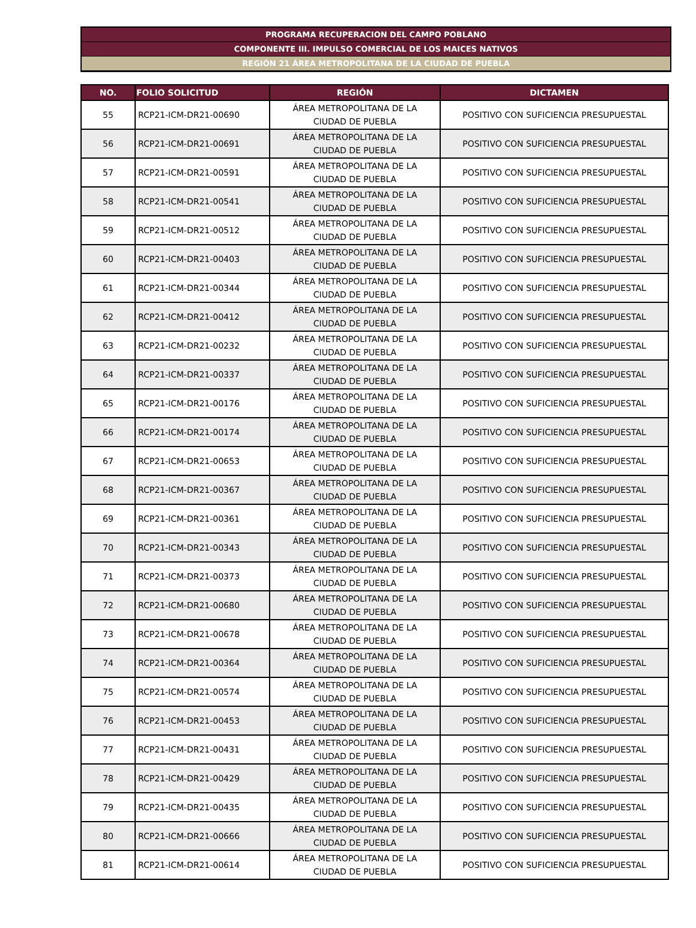PROGRAMA RECUPERACION DEL CAMPO POBLANO
COMPONENTE III. IMPULSO COMERCIAL DE LOS MAICES NATIVOS
REGIÓN 21 ÁREA METROPOLITANA DE LA CIUDAD DE PUEBLA
| NO. | FOLIO SOLICITUD | REGIÓN | DICTAMEN |
| --- | --- | --- | --- |
| 55 | RCP21-ICM-DR21-00690 | ÁREA METROPOLITANA DE LA CIUDAD DE PUEBLA | POSITIVO CON SUFICIENCIA PRESUPUESTAL |
| 56 | RCP21-ICM-DR21-00691 | ÁREA METROPOLITANA DE LA CIUDAD DE PUEBLA | POSITIVO CON SUFICIENCIA PRESUPUESTAL |
| 57 | RCP21-ICM-DR21-00591 | ÁREA METROPOLITANA DE LA CIUDAD DE PUEBLA | POSITIVO CON SUFICIENCIA PRESUPUESTAL |
| 58 | RCP21-ICM-DR21-00541 | ÁREA METROPOLITANA DE LA CIUDAD DE PUEBLA | POSITIVO CON SUFICIENCIA PRESUPUESTAL |
| 59 | RCP21-ICM-DR21-00512 | ÁREA METROPOLITANA DE LA CIUDAD DE PUEBLA | POSITIVO CON SUFICIENCIA PRESUPUESTAL |
| 60 | RCP21-ICM-DR21-00403 | ÁREA METROPOLITANA DE LA CIUDAD DE PUEBLA | POSITIVO CON SUFICIENCIA PRESUPUESTAL |
| 61 | RCP21-ICM-DR21-00344 | ÁREA METROPOLITANA DE LA CIUDAD DE PUEBLA | POSITIVO CON SUFICIENCIA PRESUPUESTAL |
| 62 | RCP21-ICM-DR21-00412 | ÁREA METROPOLITANA DE LA CIUDAD DE PUEBLA | POSITIVO CON SUFICIENCIA PRESUPUESTAL |
| 63 | RCP21-ICM-DR21-00232 | ÁREA METROPOLITANA DE LA CIUDAD DE PUEBLA | POSITIVO CON SUFICIENCIA PRESUPUESTAL |
| 64 | RCP21-ICM-DR21-00337 | ÁREA METROPOLITANA DE LA CIUDAD DE PUEBLA | POSITIVO CON SUFICIENCIA PRESUPUESTAL |
| 65 | RCP21-ICM-DR21-00176 | ÁREA METROPOLITANA DE LA CIUDAD DE PUEBLA | POSITIVO CON SUFICIENCIA PRESUPUESTAL |
| 66 | RCP21-ICM-DR21-00174 | ÁREA METROPOLITANA DE LA CIUDAD DE PUEBLA | POSITIVO CON SUFICIENCIA PRESUPUESTAL |
| 67 | RCP21-ICM-DR21-00653 | ÁREA METROPOLITANA DE LA CIUDAD DE PUEBLA | POSITIVO CON SUFICIENCIA PRESUPUESTAL |
| 68 | RCP21-ICM-DR21-00367 | ÁREA METROPOLITANA DE LA CIUDAD DE PUEBLA | POSITIVO CON SUFICIENCIA PRESUPUESTAL |
| 69 | RCP21-ICM-DR21-00361 | ÁREA METROPOLITANA DE LA CIUDAD DE PUEBLA | POSITIVO CON SUFICIENCIA PRESUPUESTAL |
| 70 | RCP21-ICM-DR21-00343 | ÁREA METROPOLITANA DE LA CIUDAD DE PUEBLA | POSITIVO CON SUFICIENCIA PRESUPUESTAL |
| 71 | RCP21-ICM-DR21-00373 | ÁREA METROPOLITANA DE LA CIUDAD DE PUEBLA | POSITIVO CON SUFICIENCIA PRESUPUESTAL |
| 72 | RCP21-ICM-DR21-00680 | ÁREA METROPOLITANA DE LA CIUDAD DE PUEBLA | POSITIVO CON SUFICIENCIA PRESUPUESTAL |
| 73 | RCP21-ICM-DR21-00678 | ÁREA METROPOLITANA DE LA CIUDAD DE PUEBLA | POSITIVO CON SUFICIENCIA PRESUPUESTAL |
| 74 | RCP21-ICM-DR21-00364 | ÁREA METROPOLITANA DE LA CIUDAD DE PUEBLA | POSITIVO CON SUFICIENCIA PRESUPUESTAL |
| 75 | RCP21-ICM-DR21-00574 | ÁREA METROPOLITANA DE LA CIUDAD DE PUEBLA | POSITIVO CON SUFICIENCIA PRESUPUESTAL |
| 76 | RCP21-ICM-DR21-00453 | ÁREA METROPOLITANA DE LA CIUDAD DE PUEBLA | POSITIVO CON SUFICIENCIA PRESUPUESTAL |
| 77 | RCP21-ICM-DR21-00431 | ÁREA METROPOLITANA DE LA CIUDAD DE PUEBLA | POSITIVO CON SUFICIENCIA PRESUPUESTAL |
| 78 | RCP21-ICM-DR21-00429 | ÁREA METROPOLITANA DE LA CIUDAD DE PUEBLA | POSITIVO CON SUFICIENCIA PRESUPUESTAL |
| 79 | RCP21-ICM-DR21-00435 | ÁREA METROPOLITANA DE LA CIUDAD DE PUEBLA | POSITIVO CON SUFICIENCIA PRESUPUESTAL |
| 80 | RCP21-ICM-DR21-00666 | ÁREA METROPOLITANA DE LA CIUDAD DE PUEBLA | POSITIVO CON SUFICIENCIA PRESUPUESTAL |
| 81 | RCP21-ICM-DR21-00614 | ÁREA METROPOLITANA DE LA CIUDAD DE PUEBLA | POSITIVO CON SUFICIENCIA PRESUPUESTAL |